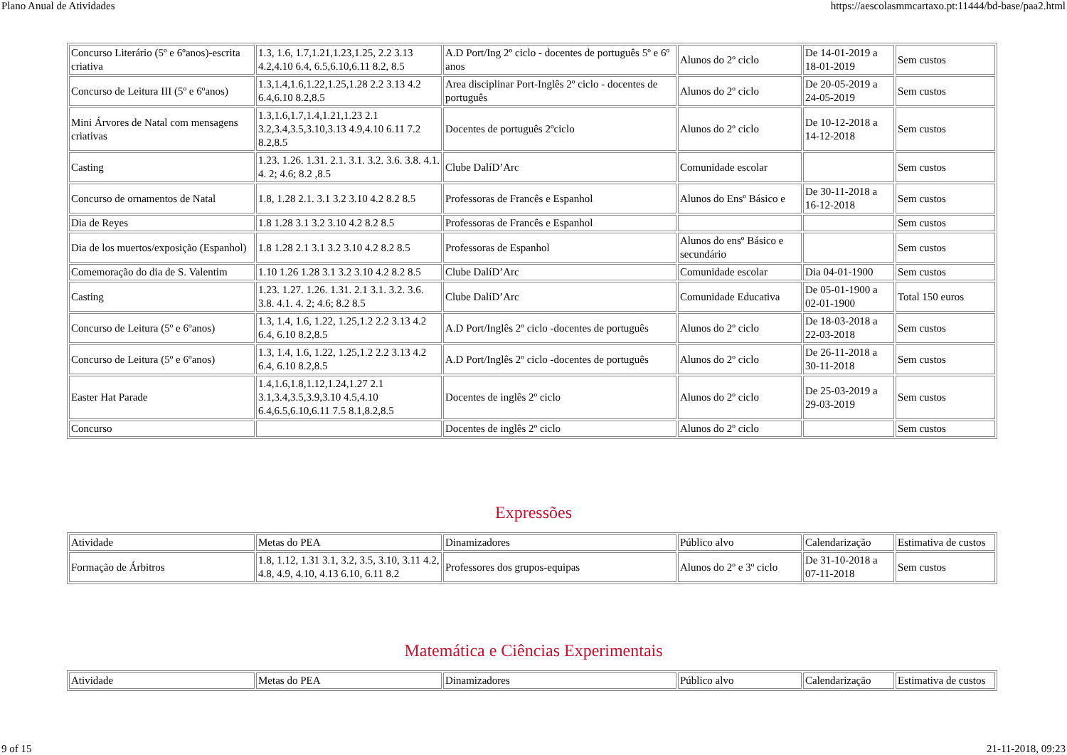Plano Anual de Atividades https://aescolasmmcartaxo.pt:11444/bd-base/paa2.html
| Concurso Literário (5º e 6ºanos)-escrita criativa | 1.3, 1.6, 1.7,1.21,1.23,1.25, 2.2 3.13 4.2,4.10 6.4, 6.5,6.10,6.11 8.2, 8.5 | A.D Port/Ing 2º ciclo - docentes de português 5º e 6º anos | Alunos do 2º ciclo | De 14-01-2019 a 18-01-2019 | Sem custos |
| Concurso de Leitura III (5º e 6ºanos) | 1.3,1.4,1.6,1.22,1.25,1.28 2.2 3.13 4.2 6.4,6.10 8.2,8.5 | Area disciplinar Port-Inglês 2º ciclo - docentes de português | Alunos do 2º ciclo | De 20-05-2019 a 24-05-2019 | Sem custos |
| Mini Árvores de Natal com mensagens criativas | 1.3,1.6,1.7,1.4,1.21,1.23 2.1 3.2,3.4,3.5,3.10,3.13 4.9,4.10 6.11 7.2 8.2,8.5 | Docentes de português 2ºciclo | Alunos do 2º ciclo | De 10-12-2018 a 14-12-2018 | Sem custos |
| Casting | 1.23. 1.26. 1.31. 2.1. 3.1. 3.2. 3.6. 3.8. 4.1. 4. 2; 4.6; 8.2 ,8.5 | Clube DalíD’Arc | Comunidade escolar | | Sem custos |
| Concurso de ornamentos de Natal | 1.8, 1.28 2.1. 3.1 3.2 3.10 4.2 8.2 8.5 | Professoras de Francês e Espanhol | Alunos do Ensº Básico e | De 30-11-2018 a 16-12-2018 | Sem custos |
| Dia de Reyes | 1.8 1.28 3.1 3.2 3.10 4.2 8.2 8.5 | Professoras de Francês e Espanhol | | | Sem custos |
| Dia de los muertos/exposição (Espanhol) | 1.8 1.28 2.1 3.1 3.2 3.10 4.2 8.2 8.5 | Professoras de Espanhol | Alunos do ensº Básico e secundário | | Sem custos |
| Comemoração do dia de S. Valentim | 1.10 1.26 1.28 3.1 3.2 3.10 4.2 8.2 8.5 | Clube DalíD’Arc | Comunidade escolar | Dia 04-01-1900 | Sem custos |
| Casting | 1.23. 1.27. 1.26. 1.31. 2.1 3.1. 3.2. 3.6. 3.8. 4.1. 4. 2; 4.6; 8.2 8.5 | Clube DalíD’Arc | Comunidade Educativa | De 05-01-1900 a 02-01-1900 | Total 150 euros |
| Concurso de Leitura (5º e 6ºanos) | 1.3, 1.4, 1.6, 1.22, 1.25,1.2 2.2 3.13 4.2 6.4, 6.10 8.2,8.5 | A.D Port/Inglês 2º ciclo -docentes de português | Alunos do 2º ciclo | De 18-03-2018 a 22-03-2018 | Sem custos |
| Concurso de Leitura (5º e 6ºanos) | 1.3, 1.4, 1.6, 1.22, 1.25,1.2 2.2 3.13 4.2 6.4, 6.10 8.2,8.5 | A.D Port/Inglês 2º ciclo -docentes de português | Alunos do 2º ciclo | De 26-11-2018 a 30-11-2018 | Sem custos |
| Easter Hat Parade | 1.4,1.6,1.8,1.12,1.24,1.27 2.1 3.1,3.4,3.5,3.9,3.10 4.5,4.10 6.4,6.5,6.10,6.11 7.5 8.1,8.2,8.5 | Docentes de inglês 2º ciclo | Alunos do 2º ciclo | De 25-03-2019 a 29-03-2019 | Sem custos |
| Concurso | | Docentes de inglês 2º ciclo | Alunos do 2º ciclo | | Sem custos |
Expressões
| Atividade | Metas do PEA | Dinamizadores | Público alvo | Calendarização | Estimativa de custos |
| Formação de Árbitros | 1.8, 1.12, 1.31 3.1, 3.2, 3.5, 3.10, 3.11 4.2, 4.8, 4.9, 4.10, 4.13 6.10, 6.11 8.2 | Professores dos grupos-equipas | Alunos do 2º e 3º ciclo | De 31-10-2018 a 07-11-2018 | Sem custos |
Matemática e Ciências Experimentais
| Atividade | Metas do PEA | Dinamizadores | Público alvo | Calendarização | Estimativa de custos |
9 of 15 21-11-2018, 09:23